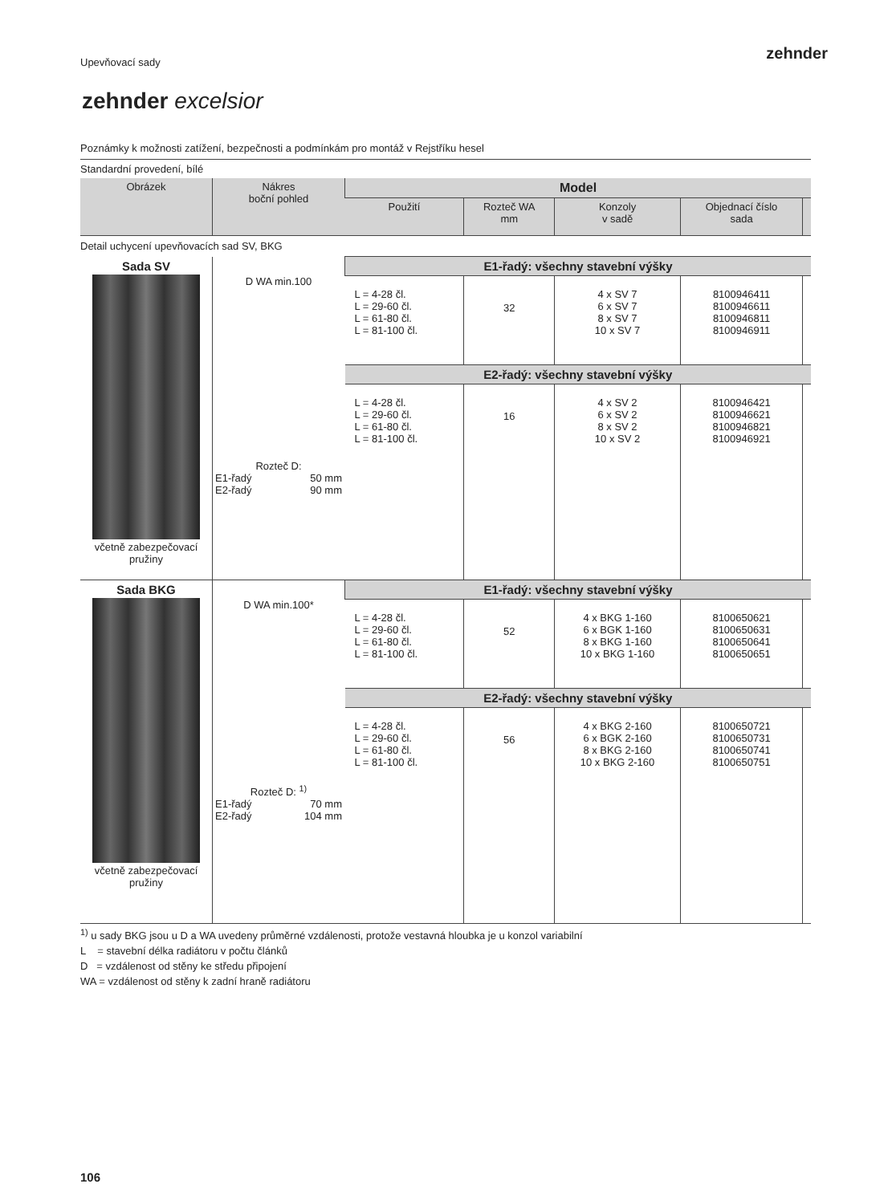zehnder
Upevňovací sady
zehnder excelsior
Poznámky k možnosti zatížení, bezpečnosti a podmínkám pro montáž v Rejstříku hesel
Standardní provedení, bílé
| Obrázek | Nákres boční pohled | Model | | | | |
| --- | --- | --- | --- | --- | --- | --- |
| | | Použití | Rozteč WA mm | Konzoly v sadě | Objednací číslo sada | |
| Detail uchycení upevňovacích sad SV, BKG | | | | | | |
| Sada SV včetně zabezpečovací pružiny | D WA min.100 Rozteč D: E1-řadý 50 mm E2-řadý 90 mm | E1-řadý: všechny stavební výšky | | | | |
| | | L = 4-28 čl. L = 29-60 čl. L = 61-80 čl. L = 81-100 čl. | 32 | 4 x SV 7 6 x SV 7 8 x SV 7 10 x SV 7 | 8100946411 8100946611 8100946811 8100946911 | |
| | | E2-řadý: všechny stavební výšky | | | | |
| | | L = 4-28 čl. L = 29-60 čl. L = 61-80 čl. L = 81-100 čl. | 16 | 4 x SV 2 6 x SV 2 8 x SV 2 10 x SV 2 | 8100946421 8100946621 8100946821 8100946921 | |
| Sada BKG včetně zabezpečovací pružiny | D WA min.100* Rozteč D: <sup>1)</sup> E1-řadý 70 mm E2-řadý 104 mm | E1-řadý: všechny stavební výšky | | | | |
| | | L = 4-28 čl. L = 29-60 čl. L = 61-80 čl. L = 81-100 čl. | 52 | 4 x BKG 1-160 6 x BGK 1-160 8 x BKG 1-160 10 x BKG 1-160 | 8100650621 8100650631 8100650641 8100650651 | |
| | | E2-řadý: všechny stavební výšky | | | | |
| | | L = 4-28 čl. L = 29-60 čl. L = 61-80 čl. L = 81-100 čl. | 56 | 4 x BKG 2-160 6 x BGK 2-160 8 x BKG 2-160 10 x BKG 2-160 | 8100650721 8100650731 8100650741 8100650751 | |
<sup>1)</sup> u sady BKG jsou u D a WA uvedeny průměrné vzdálenosti, protože vestavná hloubka je u konzol variabilní
L = stavební délka radiátoru v počtu článků
D = vzdálenost od stěny ke středu připojení
WA = vzdálenost od stěny k zadní hraně radiátoru
106